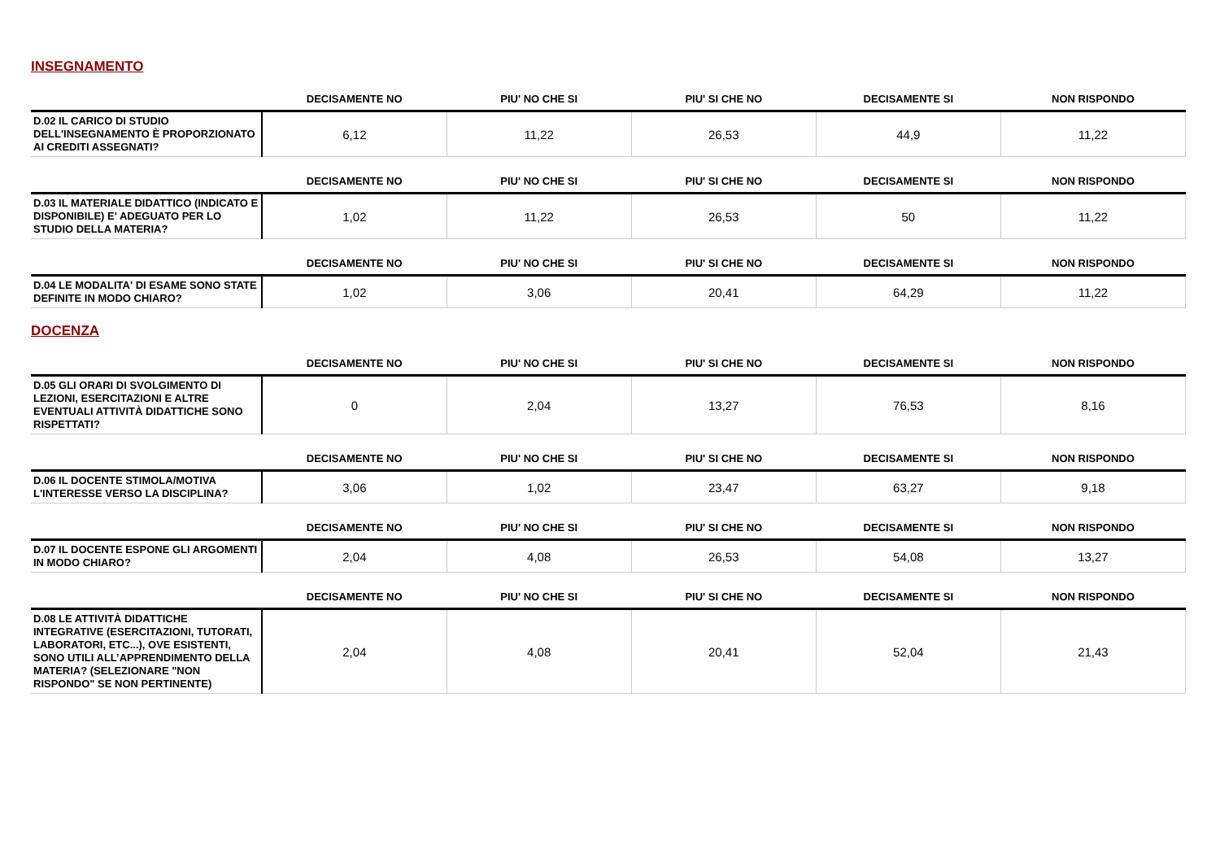INSEGNAMENTO
| | DECISAMENTE NO | PIU' NO CHE SI | PIU' SI CHE NO | DECISAMENTE SI | NON RISPONDO |
| --- | --- | --- | --- | --- | --- |
| D.02 IL CARICO DI STUDIO DELL'INSEGNAMENTO È PROPORZIONATO AI CREDITI ASSEGNATI? | 6,12 | 11,22 | 26,53 | 44,9 | 11,22 |
| | DECISAMENTE NO | PIU' NO CHE SI | PIU' SI CHE NO | DECISAMENTE SI | NON RISPONDO |
| --- | --- | --- | --- | --- | --- |
| D.03 IL MATERIALE DIDATTICO (INDICATO E DISPONIBILE) E' ADEGUATO PER LO STUDIO DELLA MATERIA? | 1,02 | 11,22 | 26,53 | 50 | 11,22 |
| | DECISAMENTE NO | PIU' NO CHE SI | PIU' SI CHE NO | DECISAMENTE SI | NON RISPONDO |
| --- | --- | --- | --- | --- | --- |
| D.04 LE MODALITA' DI ESAME SONO STATE DEFINITE IN MODO CHIARO? | 1,02 | 3,06 | 20,41 | 64,29 | 11,22 |
DOCENZA
| | DECISAMENTE NO | PIU' NO CHE SI | PIU' SI CHE NO | DECISAMENTE SI | NON RISPONDO |
| --- | --- | --- | --- | --- | --- |
| D.05 GLI ORARI DI SVOLGIMENTO DI LEZIONI, ESERCITAZIONI E ALTRE EVENTUALI ATTIVITÀ DIDATTICHE SONO RISPETTATI? | 0 | 2,04 | 13,27 | 76,53 | 8,16 |
| | DECISAMENTE NO | PIU' NO CHE SI | PIU' SI CHE NO | DECISAMENTE SI | NON RISPONDO |
| --- | --- | --- | --- | --- | --- |
| D.06 IL DOCENTE STIMOLA/MOTIVA L'INTERESSE VERSO LA DISCIPLINA? | 3,06 | 1,02 | 23,47 | 63,27 | 9,18 |
| | DECISAMENTE NO | PIU' NO CHE SI | PIU' SI CHE NO | DECISAMENTE SI | NON RISPONDO |
| --- | --- | --- | --- | --- | --- |
| D.07 IL DOCENTE ESPONE GLI ARGOMENTI IN MODO CHIARO? | 2,04 | 4,08 | 26,53 | 54,08 | 13,27 |
| | DECISAMENTE NO | PIU' NO CHE SI | PIU' SI CHE NO | DECISAMENTE SI | NON RISPONDO |
| --- | --- | --- | --- | --- | --- |
| D.08 LE ATTIVITÀ DIDATTICHE INTEGRATIVE (ESERCITAZIONI, TUTORATI, LABORATORI, ETC...), OVE ESISTENTI, SONO UTILI ALL’APPRENDIMENTO DELLA MATERIA? (SELEZIONARE "NON RISPONDO" SE NON PERTINENTE) | 2,04 | 4,08 | 20,41 | 52,04 | 21,43 |